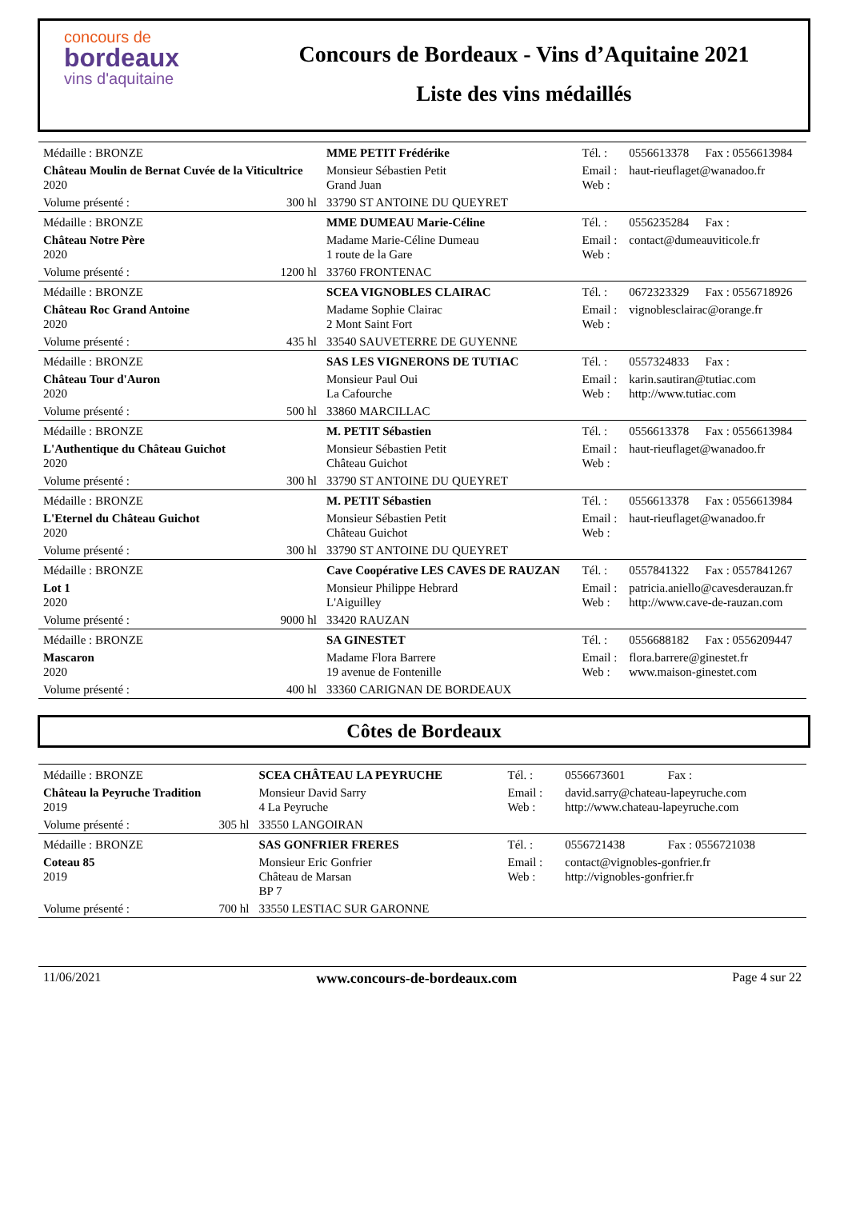concours de
bordeaux
vins d'aquitaine
Concours de Bordeaux - Vins d’Aquitaine 2021
Liste des vins médaillés
| Médaille : BRONZE | | MME PETIT Frédérike | Tél. : | 0556613378 | Fax : 0556613984 |
| Château Moulin de Bernat Cuvée de la Viticultrice 2020 | | Monsieur Sébastien Petit Grand Juan | Email : Web : | haut-rieuflaget@wanadoo.fr | |
| Volume présenté : | 300 hl | 33790 ST ANTOINE DU QUEYRET | | | |
| Médaille : BRONZE | | MME DUMEAU Marie-Céline | Tél. : | 0556235284 | Fax : |
| Château Notre Père 2020 | | Madame Marie-Céline Dumeau 1 route de la Gare | Email : Web : | contact@dumeauviticole.fr | |
| Volume présenté : | 1200 hl | 33760 FRONTENAC | | | |
| Médaille : BRONZE | | SCEA VIGNOBLES CLAIRAC | Tél. : | 0672323329 | Fax : 0556718926 |
| Château Roc Grand Antoine 2020 | | Madame Sophie Clairac 2 Mont Saint Fort | Email : Web : | vignoblesclairac@orange.fr | |
| Volume présenté : | 435 hl | 33540 SAUVETERRE DE GUYENNE | | | |
| Médaille : BRONZE | | SAS LES VIGNERONS DE TUTIAC | Tél. : | 0557324833 | Fax : |
| Château Tour d'Auron 2020 | | Monsieur Paul Oui La Cafourche | Email : Web : | karin.sautiran@tutiac.com http://www.tutiac.com | |
| Volume présenté : | 500 hl | 33860 MARCILLAC | | | |
| Médaille : BRONZE | | M. PETIT Sébastien | Tél. : | 0556613378 | Fax : 0556613984 |
| L'Authentique du Château Guichot 2020 | | Monsieur Sébastien Petit Château Guichot | Email : Web : | haut-rieuflaget@wanadoo.fr | |
| Volume présenté : | 300 hl | 33790 ST ANTOINE DU QUEYRET | | | |
| Médaille : BRONZE | | M. PETIT Sébastien | Tél. : | 0556613378 | Fax : 0556613984 |
| L'Eternel du Château Guichot 2020 | | Monsieur Sébastien Petit Château Guichot | Email : Web : | haut-rieuflaget@wanadoo.fr | |
| Volume présenté : | 300 hl | 33790 ST ANTOINE DU QUEYRET | | | |
| Médaille : BRONZE | | Cave Coopérative LES CAVES DE RAUZAN | Tél. : | 0557841322 | Fax : 0557841267 |
| Lot 1 2020 | | Monsieur Philippe Hebrard L'Aiguilley | Email : Web : | patricia.aniello@cavesderauzan.fr http://www.cave-de-rauzan.com | |
| Volume présenté : | 9000 hl | 33420 RAUZAN | | | |
| Médaille : BRONZE | | SA GINESTET | Tél. : | 0556688182 | Fax : 0556209447 |
| Mascaron 2020 | | Madame Flora Barrere 19 avenue de Fontenille | Email : Web : | flora.barrere@ginestet.fr www.maison-ginestet.com | |
| Volume présenté : | 400 hl | 33360 CARIGNAN DE BORDEAUX | | | |
Côtes de Bordeaux
| Médaille : BRONZE | | SCEA CHÂTEAU LA PEYRUCHE | Tél. : | 0556673601 | Fax : |
| Château la Peyruche Tradition 2019 | | Monsieur David Sarry 4 La Peyruche | Email : Web : | david.sarry@chateau-lapeyruche.com http://www.chateau-lapeyruche.com | |
| Volume présenté : | 305 hl | 33550 LANGOIRAN | | | |
| Médaille : BRONZE | | SAS GONFRIER FRERES | Tél. : | 0556721438 | Fax : 0556721038 |
| Coteau 85 2019 | | Monsieur Eric Gonfrier Château de Marsan BP 7 | Email : Web : | contact@vignobles-gonfrier.fr http://vignobles-gonfrier.fr | |
| Volume présenté : | 700 hl | 33550 LESTIAC SUR GARONNE | | | |
11/06/2021 www.concours-de-bordeaux.com Page 4 sur 22